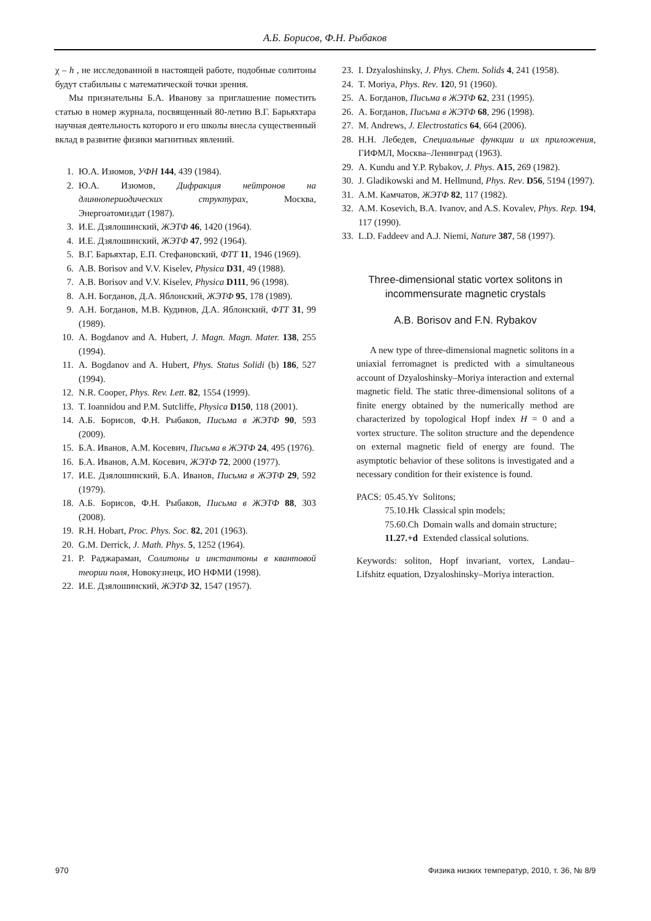А.Б. Борисов, Ф.Н. Рыбаков
χ – h , не исследованной в настоящей работе, подобные солитоны будут стабильны с математической точки зрения.
Мы признательны Б.А. Иванову за приглашение поместить статью в номер журнала, посвященный 80-летию В.Г. Барьяхтара научная деятельность которого и его школы внесла существенный вклад в развитие физики магнитных явлений.
1. Ю.А. Изюмов, УФН 144, 439 (1984).
2. Ю.А. Изюмов, Дифракция нейтронов на длиннопериодических структурах, Москва, Энергоатомиздат (1987).
3. И.Е. Дзялошинский, ЖЭТФ 46, 1420 (1964).
4. И.Е. Дзялошинский, ЖЭТФ 47, 992 (1964).
5. В.Г. Барьяхтар, Е.П. Стефановский, ФТТ 11, 1946 (1969).
6. A.B. Borisov and V.V. Kiselev, Physica D31, 49 (1988).
7. A.B. Borisov and V.V. Kiselev, Physica D111, 96 (1998).
8. А.Н. Богданов, Д.А. Яблонский, ЖЭТФ 95, 178 (1989).
9. А.Н. Богданов, М.В. Кудинов, Д.А. Яблонский, ФТТ 31, 99 (1989).
10. A. Bogdanov and A. Hubert, J. Magn. Magn. Mater. 138, 255 (1994).
11. A. Bogdanov and A. Hubert, Phys. Status Solidi (b) 186, 527 (1994).
12. N.R. Cooper, Phys. Rev. Lett. 82, 1554 (1999).
13. T. Ioannidou and P.M. Sutcliffe, Physica D150, 118 (2001).
14. А.Б. Борисов, Ф.Н. Рыбаков, Письма в ЖЭТФ 90, 593 (2009).
15. Б.А. Иванов, А.М. Косевич, Письма в ЖЭТФ 24, 495 (1976).
16. Б.А. Иванов, А.М. Косевич, ЖЭТФ 72, 2000 (1977).
17. И.Е. Дзялошинский, Б.А. Иванов, Письма в ЖЭТФ 29, 592 (1979).
18. А.Б. Борисов, Ф.Н. Рыбаков, Письма в ЖЭТФ 88, 303 (2008).
19. R.H. Hobart, Proc. Phys. Soc. 82, 201 (1963).
20. G.M. Derrick, J. Math. Phys. 5, 1252 (1964).
21. Р. Раджараман, Солитоны и инстантоны в квантовой теории поля, Новокузнецк, ИО НФМИ (1998).
22. И.Е. Дзялошинский, ЖЭТФ 32, 1547 (1957).
23. I. Dzyaloshinsky, J. Phys. Chem. Solids 4, 241 (1958).
24. T. Moriya, Phys. Rev. 120, 91 (1960).
25. A. Богданов, Письма в ЖЭТФ 62, 231 (1995).
26. A. Богданов, Письма в ЖЭТФ 68, 296 (1998).
27. M. Andrews, J. Electrostatics 64, 664 (2006).
28. Н.Н. Лебедев, Специальные функции и их приложения, ГИФМЛ, Москва–Ленинград (1963).
29. A. Kundu and Y.P. Rybakov, J. Phys. A15, 269 (1982).
30. J. Gladikowski and M. Hellmund, Phys. Rev. D56, 5194 (1997).
31. A.M. Камчатов, ЖЭТФ 82, 117 (1982).
32. A.M. Kosevich, B.A. Ivanov, and A.S. Kovalev, Phys. Rep. 194, 117 (1990).
33. L.D. Faddeev and A.J. Niemi, Nature 387, 58 (1997).
Three-dimensional static vortex solitons in
incommensurate magnetic crystals
A.B. Borisov and F.N. Rybakov
A new type of three-dimensional magnetic solitons in a uniaxial ferromagnet is predicted with a simultaneous account of Dzyaloshinsky–Moriya interaction and external magnetic field. The static three-dimensional solitons of a finite energy obtained by the numerically method are characterized by topological Hopf index H = 0 and a vortex structure. The soliton structure and the dependence on external magnetic field of energy are found. The asymptotic behavior of these solitons is investigated and a necessary condition for their existence is found.
| PACS: | 05.45.Yv | Solitons; |
| | 75.10.Hk | Classical spin models; |
| | 75.60.Ch | Domain walls and domain structure; |
| | 11.27.+d | Extended classical solutions. |
Keywords: soliton, Hopf invariant, vortex, Landau–Lifshitz equation, Dzyaloshinsky–Moriya interaction.
970 Физика низких температур, 2010, т. 36, № 8/9